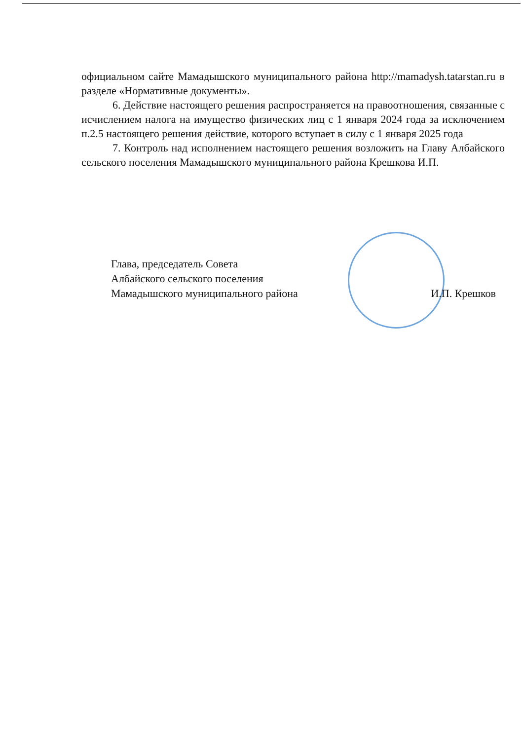официальном сайте Мамадышского муниципального района http://mamadysh.tatarstan.ru в разделе «Нормативные документы».
6. Действие настоящего решения распространяется на правоотношения, связанные с исчислением налога на имущество физических лиц с 1 января 2024 года за исключением п.2.5 настоящего решения действие, которого вступает в силу с 1 января 2025 года
7. Контроль над исполнением настоящего решения возложить на Главу Албайского сельского поселения Мамадышского муниципального района Крешкова И.П.
Глава, председатель Совета
Албайского сельского поселения
Мамадышского муниципального района
И.П. Крешков